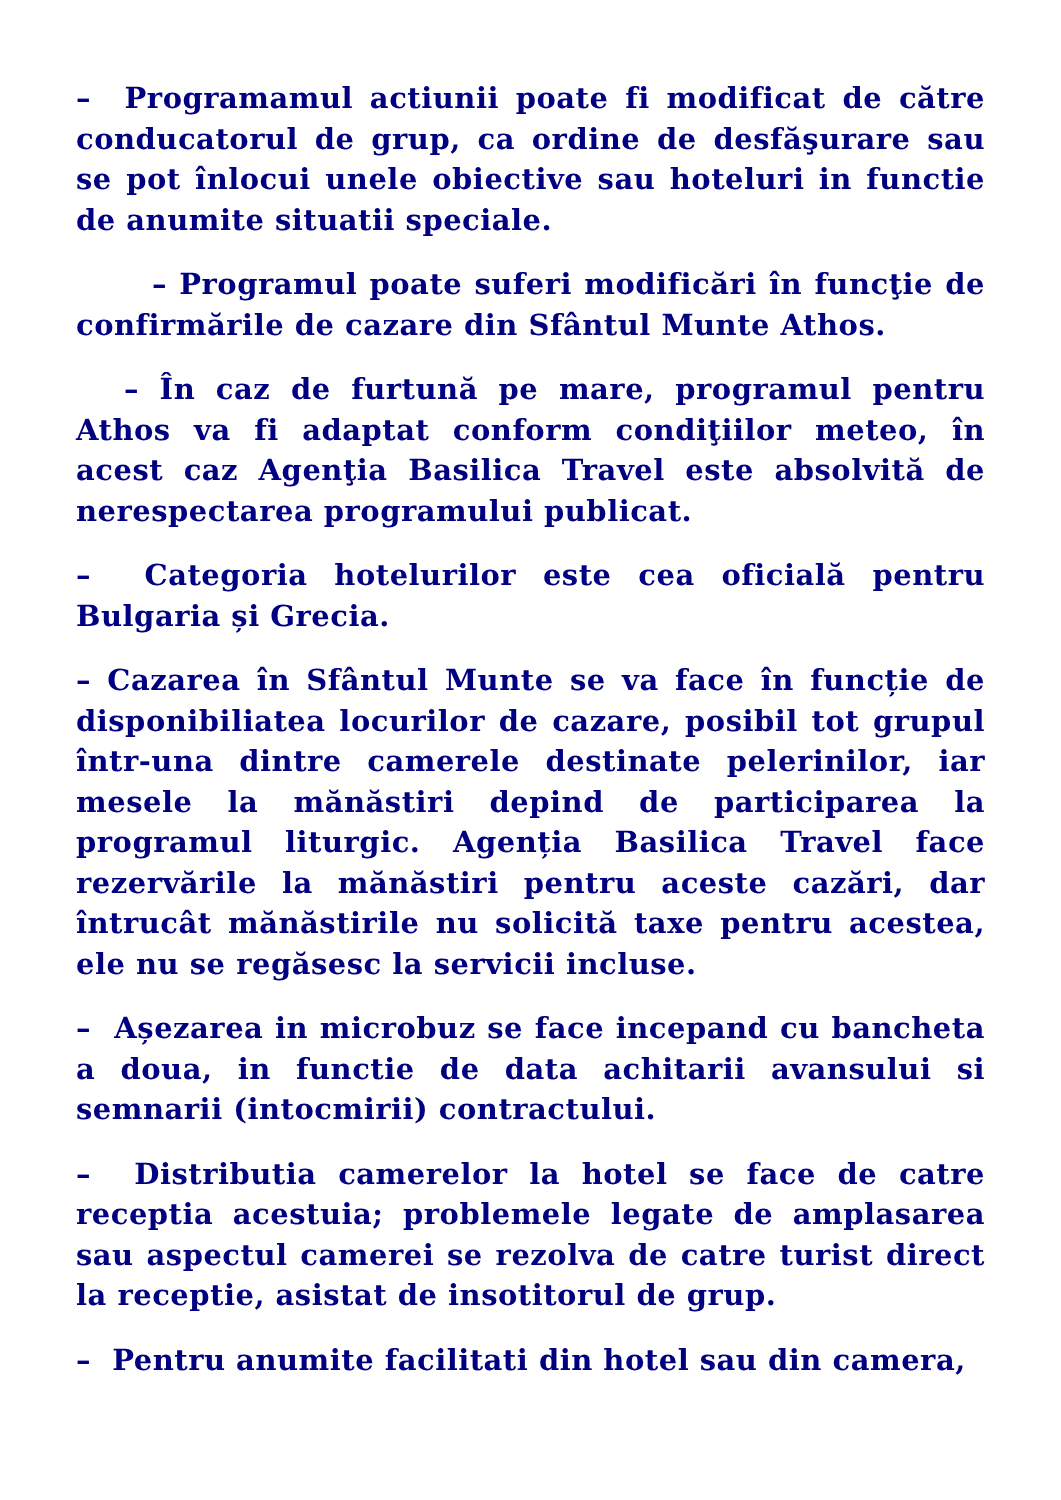– Programamul actiunii poate fi modificat de către conducatorul de grup, ca ordine de desfăşurare sau se pot înlocui unele obiective sau hoteluri in functie de anumite situatii speciale.
– Programul poate suferi modificări în funcţie de confirmările de cazare din Sfântul Munte Athos.
– În caz de furtună pe mare, programul pentru Athos va fi adaptat conform condiţiilor meteo, în acest caz Agenţia Basilica Travel este absolvită de nerespectarea programului publicat.
– Categoria hotelurilor este cea oficială pentru Bulgaria și Grecia.
– Cazarea în Sfântul Munte se va face în funcție de disponibiliatea locurilor de cazare, posibil tot grupul într-una dintre camerele destinate pelerinilor, iar mesele la mănăstiri depind de participarea la programul liturgic. Agenția Basilica Travel face rezervările la mănăstiri pentru aceste cazări, dar întrucât mănăstirile nu solicită taxe pentru acestea, ele nu se regăsesc la servicii incluse.
– Așezarea in microbuz se face incepand cu bancheta a doua, in functie de data achitarii avansului si semnarii (intocmirii) contractului.
– Distributia camerelor la hotel se face de catre receptia acestuia; problemele legate de amplasarea sau aspectul camerei se rezolva de catre turist direct la receptie, asistat de insotitorul de grup.
– Pentru anumite facilitati din hotel sau din camera,